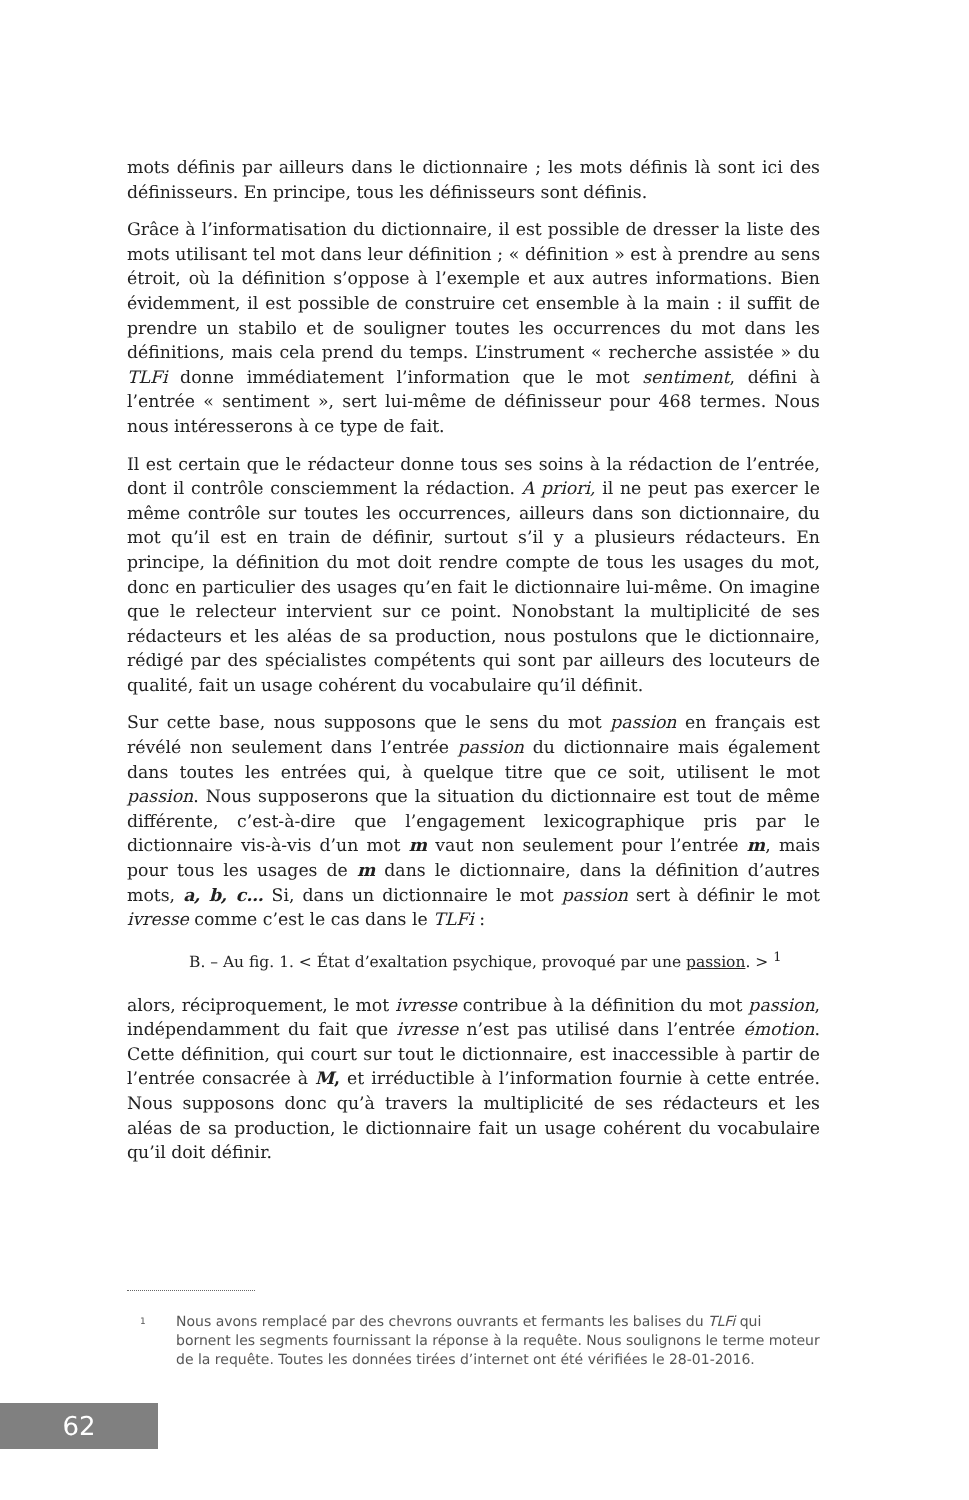mots définis par ailleurs dans le dictionnaire ; les mots définis là sont ici des définisseurs. En principe, tous les définisseurs sont définis.
Grâce à l’informatisation du dictionnaire, il est possible de dresser la liste des mots utilisant tel mot dans leur définition ; « définition » est à prendre au sens étroit, où la définition s’oppose à l’exemple et aux autres informations. Bien évidemment, il est possible de construire cet ensemble à la main : il suffit de prendre un stabilo et de souligner toutes les occurrences du mot dans les définitions, mais cela prend du temps. L’instrument « recherche assistée » du TLFi donne immédiatement l’information que le mot sentiment, défini à l’entrée « sentiment », sert lui-même de définisseur pour 468 termes. Nous nous intéresserons à ce type de fait.
Il est certain que le rédacteur donne tous ses soins à la rédaction de l’entrée, dont il contrôle consciemment la rédaction. A priori, il ne peut pas exercer le même contrôle sur toutes les occurrences, ailleurs dans son dictionnaire, du mot qu’il est en train de définir, surtout s’il y a plusieurs rédacteurs. En principe, la définition du mot doit rendre compte de tous les usages du mot, donc en particulier des usages qu’en fait le dictionnaire lui-même. On imagine que le relecteur intervient sur ce point. Nonobstant la multiplicité de ses rédacteurs et les aléas de sa production, nous postulons que le dictionnaire, rédigé par des spécialistes compétents qui sont par ailleurs des locuteurs de qualité, fait un usage cohérent du vocabulaire qu’il définit.
Sur cette base, nous supposons que le sens du mot passion en français est révélé non seulement dans l’entrée passion du dictionnaire mais également dans toutes les entrées qui, à quelque titre que ce soit, utilisent le mot passion. Nous supposerons que la situation du dictionnaire est tout de même différente, c’est-à-dire que l’engagement lexicographique pris par le dictionnaire vis-à-vis d’un mot m vaut non seulement pour l’entrée m, mais pour tous les usages de m dans le dictionnaire, dans la définition d’autres mots, a, b, c… Si, dans un dictionnaire le mot passion sert à définir le mot ivresse comme c’est le cas dans le TLFi :
B. – Au fig. 1. < État d’exaltation psychique, provoqué par une passion. > <sup>1</sup>
alors, réciproquement, le mot ivresse contribue à la définition du mot passion, indépendamment du fait que ivresse n’est pas utilisé dans l’entrée émotion. Cette définition, qui court sur tout le dictionnaire, est inaccessible à partir de l’entrée consacrée à M, et irréductible à l’information fournie à cette entrée. Nous supposons donc qu’à travers la multiplicité de ses rédacteurs et les aléas de sa production, le dictionnaire fait un usage cohérent du vocabulaire qu’il doit définir.
<sup>1</sup> Nous avons remplacé par des chevrons ouvrants et fermants les balises du TLFi qui bornent les segments fournissant la réponse à la requête. Nous soulignons le terme moteur de la requête. Toutes les données tirées d’internet ont été vérifiées le 28-01-2016.
62